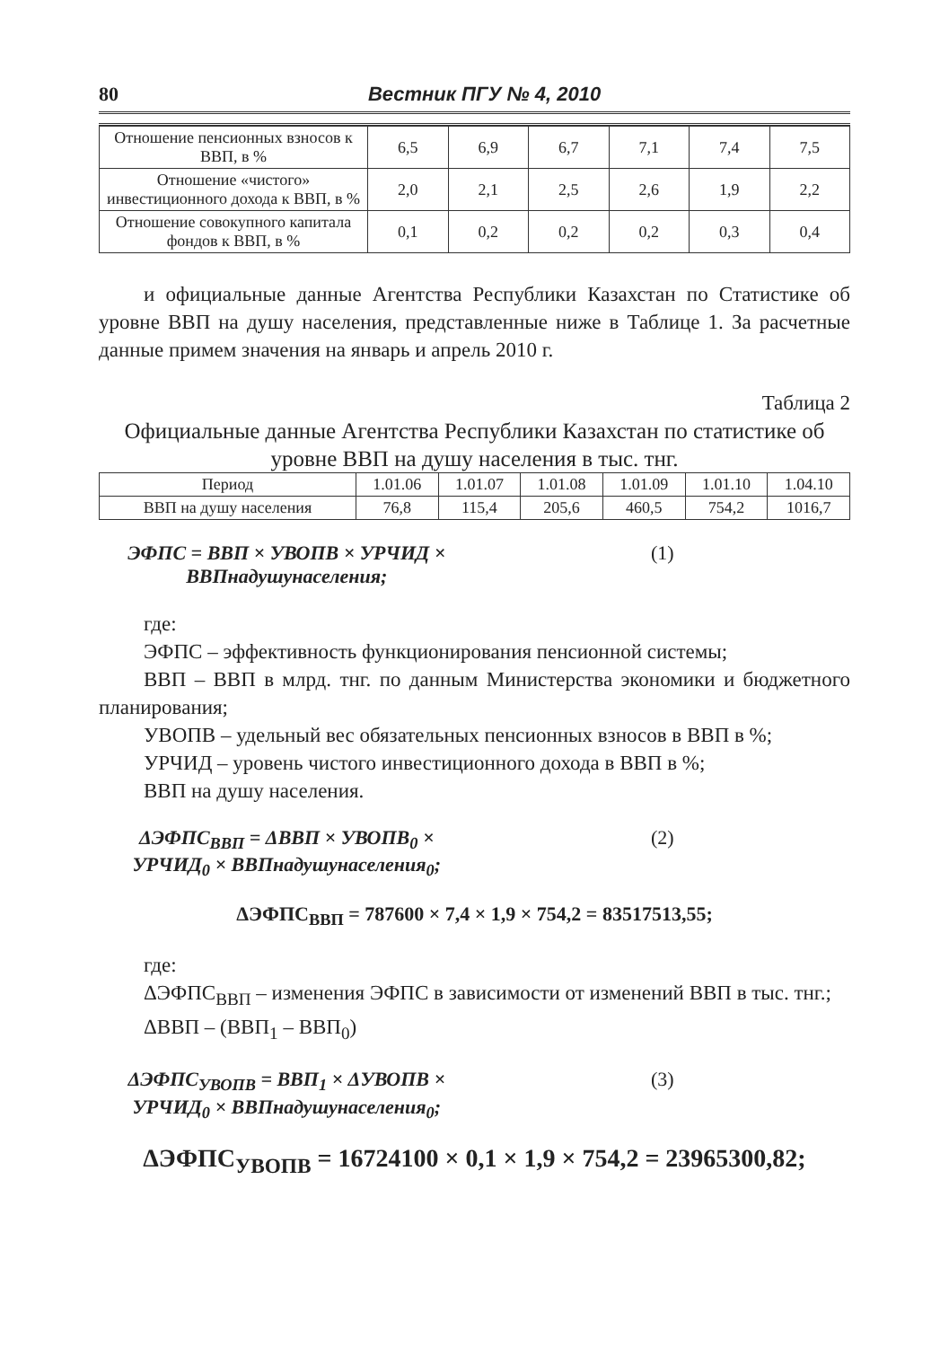80 Вестник ПГУ № 4, 2010
| Отношение пенсионных взносов к ВВП, в % | 6,5 | 6,9 | 6,7 | 7,1 | 7,4 | 7,5 |
| Отношение «чистого» инвестиционного дохода к ВВП, в % | 2,0 | 2,1 | 2,5 | 2,6 | 1,9 | 2,2 |
| Отношение совокупного капитала фондов к ВВП, в % | 0,1 | 0,2 | 0,2 | 0,2 | 0,3 | 0,4 |
и официальные данные Агентства Республики Казахстан по Статистике об уровне ВВП на душу населения, представленные ниже в Таблице 1. За расчетные данные примем значения на январь и апрель 2010 г.
Таблица 2
Официальные данные Агентства Республики Казахстан по статистике об уровне ВВП на душу населения в тыс. тнг.
| Период | 1.01.06 | 1.01.07 | 1.01.08 | 1.01.09 | 1.01.10 | 1.04.10 |
| --- | --- | --- | --- | --- | --- | --- |
| ВВП на душу населения | 76,8 | 115,4 | 205,6 | 460,5 | 754,2 | 1016,7 |
ЭФПС = ВВП × УВОПВ × УРЧИД × ВВПнадушунаселения; (1)
где:
ЭФПС – эффективность функционирования пенсионной системы;
ВВП – ВВП в млрд. тнг. по данным Министерства экономики и бюджетного планирования;
УВОПВ – удельный вес обязательных пенсионных взносов в ВВП в %;
УРЧИД – уровень чистого инвестиционного дохода в ВВП в %;
ВВП на душу населения.
ΔЭФПС<sub>ВВП</sub> = ΔВВП × УВОПВ<sub>0</sub> × УРЧИД<sub>0</sub> × ВВПнадушунаселения<sub>0</sub>; (2)
ΔЭФПС<sub>ВВП</sub> = 787600 × 7,4 × 1,9 × 754,2 = 83517513,55;
где:
ΔЭФПС<sub>ВВП</sub> – изменения ЭФПС в зависимости от изменений ВВП в тыс. тнг.;
ΔВВП – (ВВП<sub>1</sub> – ВВП<sub>0</sub>)
ΔЭФПС<sub>УВОПВ</sub> = ВВП<sub>1</sub> × ΔУВОПВ × УРЧИД<sub>0</sub> × ВВПнадушунаселения<sub>0</sub>; (3)
ΔЭФПС<sub>УВОПВ</sub> = 16724100 × 0,1 × 1,9 × 754,2 = 23965300,82;